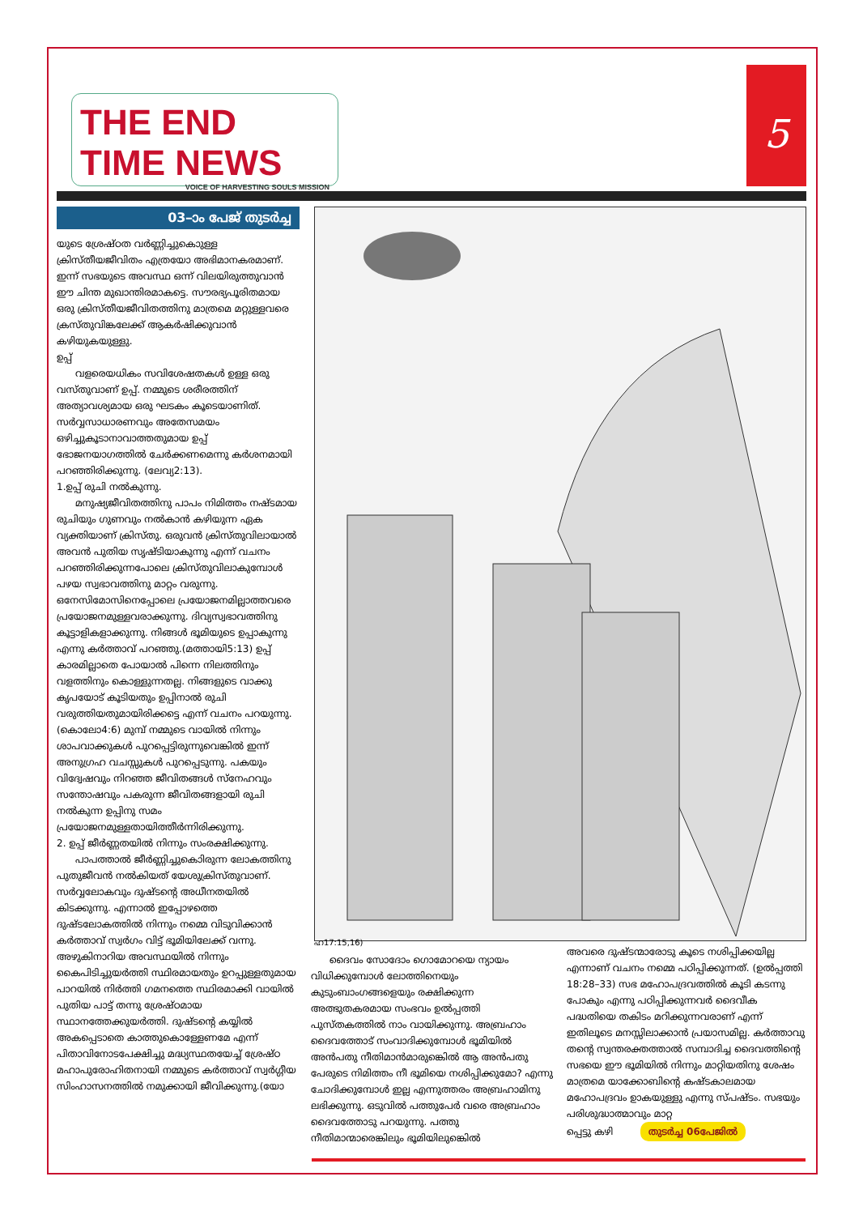THE END
TIME NEWS
VOICE OF HARVESTING SOULS MISSION
5
03–ാം പേജ് തുടർച്ച
യുടെ ശ്രേഷ്ഠത വർണ്ണിച്ചുകൊുള്ള ക്രിസ്തീയജീവിതം എത്രയോ അഭിമാനകരമാണ്. ഇന്ന് സഭയുടെ അവസ്ഥ ഒന്ന് വിലയിരുത്തുവാൻ ഈ ചിന്ത മുഖാന്തിരമാകട്ടെ. സൗരഭ്യപൂരിതമായ ഒരു ക്രിസ്തീയജീവിതത്തിനു മാത്രമെ മറ്റുള്ളവരെ ക്രസ്തുവിങ്കലേക്ക് ആകർഷിക്കുവാൻ കഴിയുകയുള്ളു.
ഉപ്പ്
വളരെയധികം സവിശേഷതകൾ ഉള്ള ഒരു വസ്തുവാണ് ഉപ്പ്. നമ്മുടെ ശരീരത്തിന് അത്യാവശ്യമായ ഒരു ഘടകം കൂടെയാണിത്. സർവ്വസാധാരണവും അതേസമയം ഒഴിച്ചുകൂടാനാവാത്തതുമായ ഉപ്പ് ഭോജനയാഗത്തിൽ ചേർക്കണമെന്നു കർശനമായി പറഞ്ഞിരിക്കുന്നു. (ലേവ്യ2:13).
1.ഉപ്പ് രുചി നൽകുന്നു.
മനുഷ്യജീവിതത്തിനു പാപം നിമിത്തം നഷ്ടമായ രുചിയും ഗുണവും നൽകാൻ കഴിയുന്ന ഏക വ്യക്തിയാണ് ക്രിസ്തു. ഒരുവൻ ക്രിസ്തുവിലായാൽ അവൻ പുതിയ സൃഷ്ടിയാകുന്നു എന്ന് വചനം പറഞ്ഞിരിക്കുന്നപോലെ ക്രിസ്തുവിലാകുമ്പോൾ പഴയ സ്വഭാവത്തിനു മാറ്റം വരുന്നു. ഒനേസിമോസിനെപ്പോലെ പ്രയോജനമില്ലാത്തവരെ പ്രയോജനമുള്ളവരാക്കുന്നു. ദിവ്യസ്വഭാവത്തിനു കൂട്ടാളികളാക്കുന്നു. നിങ്ങൾ ഭൂമിയുടെ ഉപ്പാകുന്നു എന്നു കർത്താവ് പറഞ്ഞു.(മത്തായി5:13) ഉപ്പ് കാരമില്ലാതെ പോയാൽ പിന്നെ നിലത്തിനും വളത്തിനും കൊള്ളുന്നതല്ല. നിങ്ങളുടെ വാക്കു കൃപയോട് കൂടിയതും ഉപ്പിനാൽ രുചി വരുത്തിയതുമായിരിക്കട്ടെ എന്ന് വചനം പറയുന്നു.(കൊലോ4:6) മുമ്പ് നമ്മുടെ വായിൽ നിന്നും ശാപവാക്കുകൾ പുറപ്പെട്ടിരുന്നുവെങ്കിൽ ഇന്ന് അനുഗ്രഹ വചസ്സുകൾ പുറപ്പെടുന്നു. പകയും വിദ്വേഷവും നിറഞ്ഞ ജീവിതങ്ങൾ സ്നേഹവും സന്തോഷവും പകരുന്ന ജീവിതങ്ങളായി രുചി നൽകുന്ന ഉപ്പിനു സമം പ്രയോജനമുള്ളതായിത്തീർന്നിരിക്കുന്നു.
2. ഉപ്പ് ജീർണ്ണതയിൽ നിന്നും സംരക്ഷിക്കുന്നു.
പാപത്താൽ ജീർണ്ണിച്ചുകൊിരുന്ന ലോകത്തിനു പുതുജീവൻ നൽകിയത് യേശുക്രിസ്തുവാണ്. സർവ്വലോകവും ദുഷ്ടന്റെ അധീനതയിൽ കിടക്കുന്നു. എന്നാൽ ഇപ്പോഴത്തെ ദുഷ്ടലോകത്തിൽ നിന്നും നമ്മെ വിടുവിക്കാൻ കർത്താവ് സ്വർഗം വിട്ട് ഭൂമിയിലേക്ക് വന്നു. അഴുകിനാറിയ അവസ്ഥയിൽ നിന്നും കൈപിടിച്ചുയർത്തി സ്ഥിരമായതും ഉറപ്പുള്ളതുമായ പാറയിൽ നിർത്തി ഗമനത്തെ സ്ഥിരമാക്കി വായിൽ പുതിയ പാട്ട് തന്നു ശ്രേഷ്ഠമായ സ്ഥാനത്തേക്കുയർത്തി. ദുഷ്ടന്റെ കയ്യിൽ അകപ്പെടാതെ കാത്തുകൊള്ളേണമേ എന്ന് പിതാവിനോടപേക്ഷിച്ചു മദ്ധ്യസ്ഥതയേച്ച് ശ്രേഷ്ഠ മഹാപുരോഹിതനായി നമ്മുടെ കർത്താവ് സ്വർഗ്ഗീയ സിംഹാസനത്തിൽ നമുക്കായി ജീവിക്കുന്നു.(യോ
ഹ17:15,16)
ദൈവം സോദോം ഗൊമോറയെ ന്യായം വിധിക്കുമ്പോൾ ലോത്തിനെയും കുടുംബാംഗങ്ങളെയും രക്ഷിക്കുന്ന അത്ഭുതകരമായ സംഭവം ഉൽപ്പത്തി പുസ്തകത്തിൽ നാം വായിക്കുന്നു. അബ്രഹാം ദൈവത്തോട് സംവാദിക്കുമ്പോൾ ഭൂമിയിൽ അൻപതു നീതിമാൻമാരുങ്കെിൽ ആ അൻപതു പേരുടെ നിമിത്തം നീ ഭൂമിയെ നശിപ്പിക്കുമോ? എന്നു ചോദിക്കുമ്പോൾ ഇല്ല എന്നുത്തരം അബ്രഹാമിനു ലഭിക്കുന്നു. ഒടുവിൽ പത്തുപേർ വരെ അബ്രഹാം ദൈവത്തോടു പറയുന്നു. പത്തു നീതിമാന്മാരെങ്കിലും ഭൂമിയിലുങ്കെിൽ
അവരെ ദുഷ്ടന്മാരോടു കൂടെ നശിപ്പിക്കയില്ല എന്നാണ് വചനം നമ്മെ പഠിപ്പിക്കുന്നത്. (ഉൽപ്പത്തി 18:28–33) സഭ മഹോപദ്രവത്തിൽ കൂടി കടന്നു പോകും എന്നു പഠിപ്പിക്കുന്നവർ ദൈവീക പദ്ധതിയെ തകിടം മറിക്കുന്നവരാണ് എന്ന് ഇതിലൂടെ മനസ്സിലാക്കാൻ പ്രയാസമില്ല. കർത്താവു തന്റെ സ്വന്തരക്തത്താൽ സമ്പാദിച്ച ദൈവത്തിന്റെ സഭയെ ഈ ഭൂമിയിൽ നിന്നും മാറ്റിയതിനു ശേഷം മാത്രമെ യാക്കോബിന്റെ കഷ്ടകാലമായ മഹോപദ്രവം ഉാകയുള്ളു എന്നു സ്പഷ്ടം. സഭയും പരിശുദ്ധാത്മാവും മാറ്റ
പ്പെട്ടു കഴി തുടർച്ച 06പേജിൽ